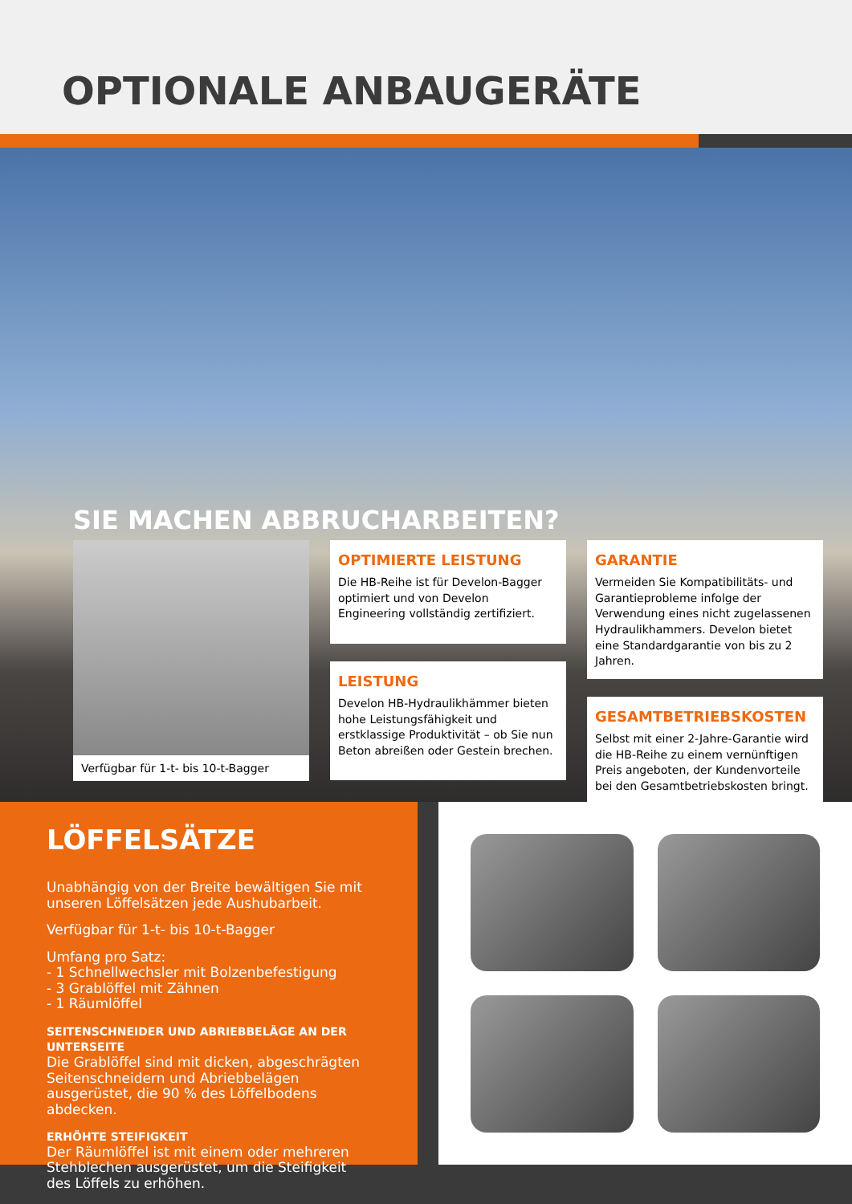OPTIONALE ANBAUGERÄTE
SIE MACHEN ABBRUCHARBEITEN?
Verfügbar für 1-t- bis 10-t-Bagger
OPTIMIERTE LEISTUNG
Die HB-Reihe ist für Develon-Bagger optimiert und von Develon Engineering vollständig zertifiziert.
LEISTUNG
Develon HB-Hydraulikhämmer bieten hohe Leistungsfähigkeit und erstklassige Produktivität – ob Sie nun Beton abreißen oder Gestein brechen.
GARANTIE
Vermeiden Sie Kompatibilitäts- und Garantieprobleme infolge der Verwendung eines nicht zugelassenen Hydraulikhammers. Develon bietet eine Standardgarantie von bis zu 2 Jahren.
GESAMTBETRIEBSKOSTEN
Selbst mit einer 2-Jahre-Garantie wird die HB-Reihe zu einem vernünftigen Preis angeboten, der Kundenvorteile bei den Gesamtbetriebskosten bringt.
LÖFFELSÄTZE
Unabhängig von der Breite bewältigen Sie mit unseren Löffelsätzen jede Aushubarbeit.
Verfügbar für 1-t- bis 10-t-Bagger
Umfang pro Satz:
- 1 Schnellwechsler mit Bolzenbefestigung
- 3 Grablöffel mit Zähnen
- 1 Räumlöffel
SEITENSCHNEIDER UND ABRIEBBELÄGE AN DER UNTERSEITE
Die Grablöffel sind mit dicken, abgeschrägten Seitenschneidern und Abriebbelägen ausgerüstet, die 90 % des Löffelbodens abdecken.
ERHÖHTE STEIFIGKEIT
Der Räumlöffel ist mit einem oder mehreren Stehblechen ausgerüstet, um die Steifigkeit des Löffels zu erhöhen.